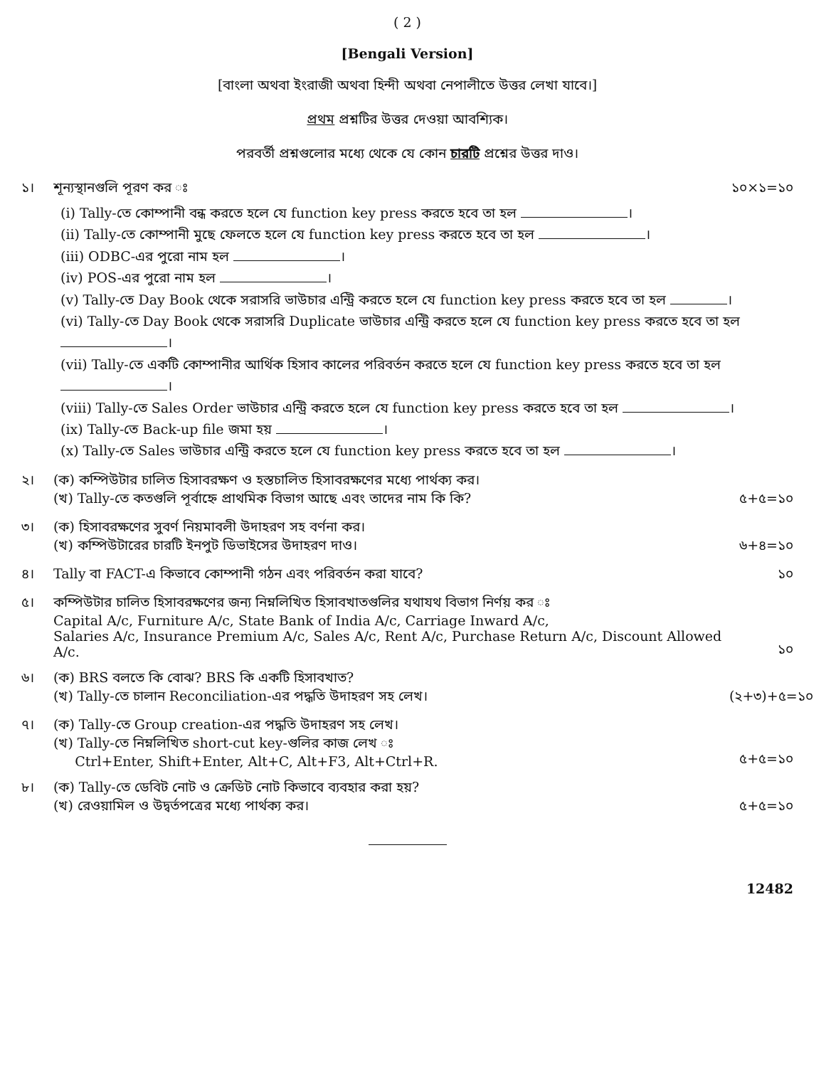( 2 )
[Bengali Version]
[বাংলা অথবা ইংরাজী অথবা হিন্দী অথবা নেপালীতে উত্তর লেখা যাবে।]
প্রথম প্রশ্নটির উত্তর দেওয়া আবশ্যিক।
পরবর্তী প্রশ্নগুলোর মধ্যে থেকে যে কোন চারটি প্রশ্নের উত্তর দাও।
১। শূন্যস্থানগুলি পূরণ কর ঃ ১০×১=১০
(i) Tally-তে কোম্পানী বন্ধ করতে হলে যে function key press করতে হবে তা হল ।
(ii) Tally-তে কোম্পানী মুছে ফেলতে হলে যে function key press করতে হবে তা হল ।
(iii) ODBC-এর পুরো নাম হল ।
(iv) POS-এর পুরো নাম হল ।
(v) Tally-তে Day Book থেকে সরাসরি ভাউচার এন্ট্রি করতে হলে যে function key press করতে হবে তা হল ।
(vi) Tally-তে Day Book থেকে সরাসরি Duplicate ভাউচার এন্ট্রি করতে হলে যে function key press করতে হবে তা হল ।
(vii) Tally-তে একটি কোম্পানীর আর্থিক হিসাব কালের পরিবর্তন করতে হলে যে function key press করতে হবে তা হল ।
(viii) Tally-তে Sales Order ভাউচার এন্ট্রি করতে হলে যে function key press করতে হবে তা হল ।
(ix) Tally-তে Back-up file জমা হয় ।
(x) Tally-তে Sales ভাউচার এন্ট্রি করতে হলে যে function key press করতে হবে তা হল ।
২। (ক) কম্পিউটার চালিত হিসাবরক্ষণ ও হস্তচালিত হিসাবরক্ষণের মধ্যে পার্থক্য কর।
(খ) Tally-তে কতগুলি পূর্বাহ্নে প্রাথমিক বিভাগ আছে এবং তাদের নাম কি কি?
৫+৫=১০
৩। (ক) হিসাবরক্ষণের সুবর্ণ নিয়মাবলী উদাহরণ সহ বর্ণনা কর।
(খ) কম্পিউটারের চারটি ইনপুট ডিভাইসের উদাহরণ দাও।
৬+৪=১০
৪। Tally বা FACT-এ কিভাবে কোম্পানী গঠন এবং পরিবর্তন করা যাবে?
১০
৫। কম্পিউটার চালিত হিসাবরক্ষণের জন্য নিম্নলিখিত হিসাবখাতগুলির যথাযথ বিভাগ নির্ণয় কর ঃ
Capital A/c, Furniture A/c, State Bank of India A/c, Carriage Inward A/c,
Salaries A/c, Insurance Premium A/c, Sales A/c, Rent A/c, Purchase Return A/c, Discount Allowed A/c.
১০
৬। (ক) BRS বলতে কি বোঝ? BRS কি একটি হিসাবখাত?
(খ) Tally-তে চালান Reconciliation-এর পদ্ধতি উদাহরণ সহ লেখ।
(২+৩)+৫=১০
৭। (ক) Tally-তে Group creation-এর পদ্ধতি উদাহরণ সহ লেখ।
(খ) Tally-তে নিম্নলিখিত short-cut key-গুলির কাজ লেখ ঃ
Ctrl+Enter, Shift+Enter, Alt+C, Alt+F3, Alt+Ctrl+R.
৫+৫=১০
৮। (ক) Tally-তে ডেবিট নোট ও ক্রেডিট নোট কিভাবে ব্যবহার করা হয়?
(খ) রেওয়ামিল ও উদ্বর্তপত্রের মধ্যে পার্থক্য কর।
৫+৫=১০
12482